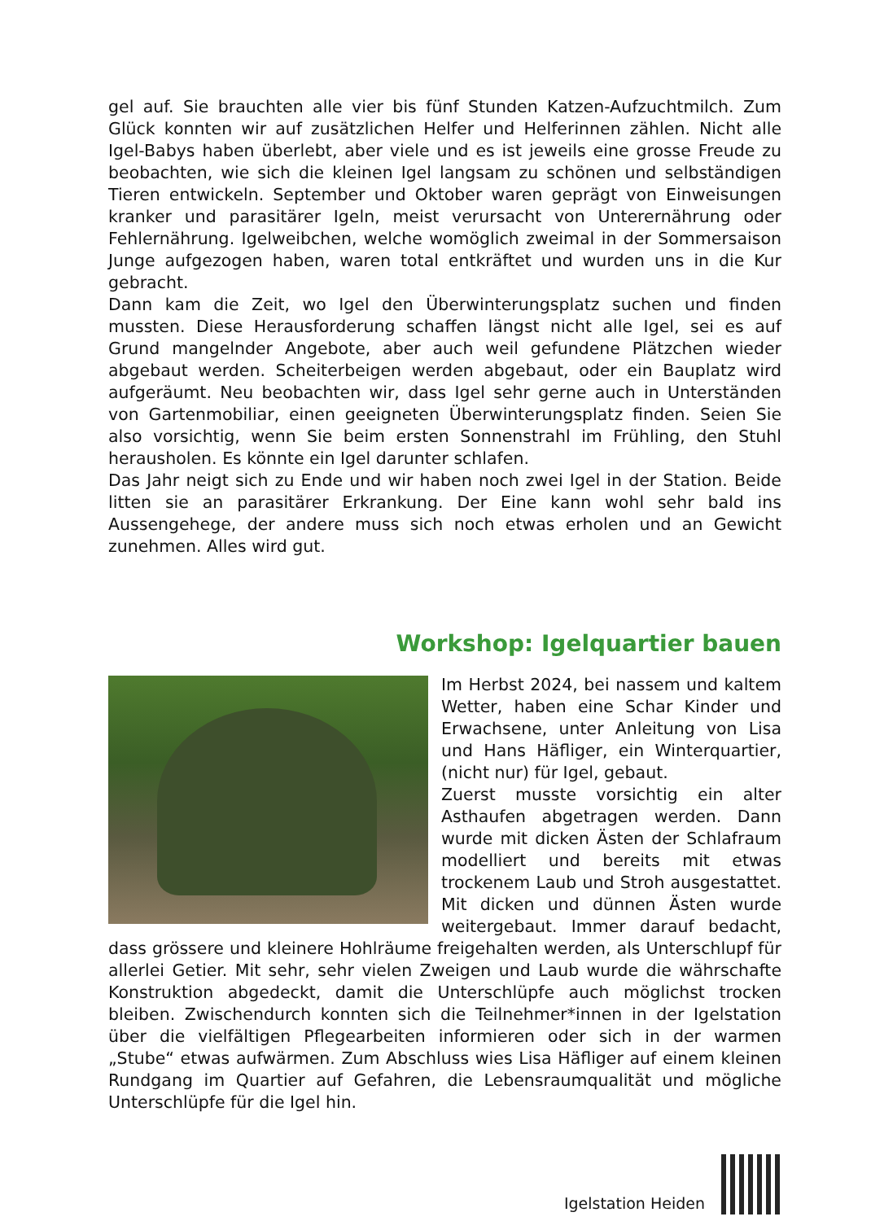gel auf. Sie brauchten alle vier bis fünf Stunden Katzen-Aufzuchtmilch. Zum Glück konnten wir auf zusätzlichen Helfer und Helferinnen zählen. Nicht alle Igel-Babys haben überlebt, aber viele und es ist jeweils eine grosse Freude zu beobachten, wie sich die kleinen Igel langsam zu schönen und selbständigen Tieren entwickeln. September und Oktober waren geprägt von Einweisungen kranker und parasitärer Igeln, meist verursacht von Unterernährung oder Fehlernährung. Igelweibchen, welche womöglich zweimal in der Sommersaison Junge aufgezogen haben, waren total entkräftet und wurden uns in die Kur gebracht.
Dann kam die Zeit, wo Igel den Überwinterungsplatz suchen und finden mussten. Diese Herausforderung schaffen längst nicht alle Igel, sei es auf Grund mangelnder Angebote, aber auch weil gefundene Plätzchen wieder abgebaut werden. Scheiterbeigen werden abgebaut, oder ein Bauplatz wird aufgeräumt. Neu beobachten wir, dass Igel sehr gerne auch in Unterständen von Gartenmobiliar, einen geeigneten Überwinterungsplatz finden. Seien Sie also vorsichtig, wenn Sie beim ersten Sonnenstrahl im Frühling, den Stuhl herausholen. Es könnte ein Igel darunter schlafen.
Das Jahr neigt sich zu Ende und wir haben noch zwei Igel in der Station. Beide litten sie an parasitärer Erkrankung. Der Eine kann wohl sehr bald ins Aussengehege, der andere muss sich noch etwas erholen und an Gewicht zunehmen. Alles wird gut.
Workshop: Igelquartier bauen
Im Herbst 2024, bei nassem und kaltem Wetter, haben eine Schar Kinder und Erwachsene, unter Anleitung von Lisa und Hans Häfliger, ein Winterquartier, (nicht nur) für Igel, gebaut.
Zuerst musste vorsichtig ein alter Asthaufen abgetragen werden. Dann wurde mit dicken Ästen der Schlafraum modelliert und bereits mit etwas trockenem Laub und Stroh ausgestattet. Mit dicken und dünnen Ästen wurde weitergebaut. Immer darauf bedacht, dass grössere und kleinere Hohlräume freigehalten werden, als Unterschlupf für allerlei Getier. Mit sehr, sehr vielen Zweigen und Laub wurde die währschafte Konstruktion abgedeckt, damit die Unterschlüpfe auch möglichst trocken bleiben. Zwischendurch konnten sich die Teilnehmer*innen in der Igelstation über die vielfältigen Pflegearbeiten informieren oder sich in der warmen „Stube“ etwas aufwärmen. Zum Abschluss wies Lisa Häfliger auf einem kleinen Rundgang im Quartier auf Gefahren, die Lebensraumqualität und mögliche Unterschlüpfe für die Igel hin.
Igelstation Heiden